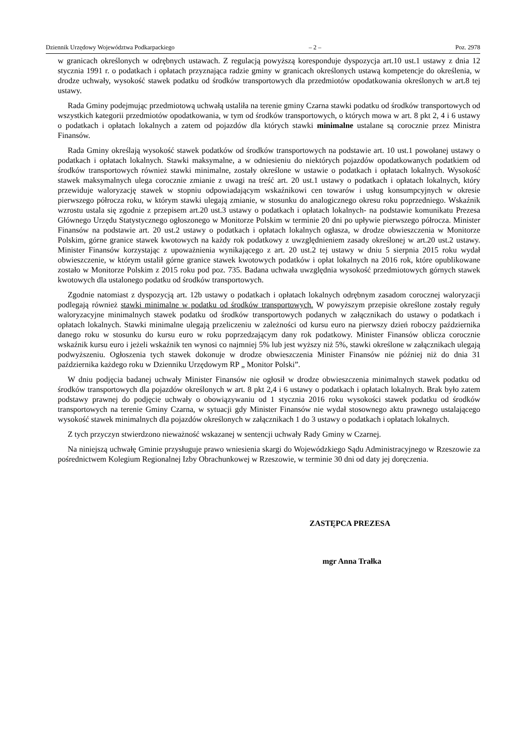Dziennik Urzędowy Województwa Podkarpackiego – 2 – Poz. 2978
w granicach określonych w odrębnych ustawach. Z regulacją powyższą koresponduje dyspozycja art.10 ust.1 ustawy z dnia 12 stycznia 1991 r. o podatkach i opłatach przyznająca radzie gminy w granicach określonych ustawą kompetencje do określenia, w drodze uchwały, wysokość stawek podatku od środków transportowych dla przedmiotów opodatkowania określonych w art.8 tej ustawy.
Rada Gminy podejmując przedmiotową uchwałą ustaliła na terenie gminy Czarna stawki podatku od środków transportowych od wszystkich kategorii przedmiotów opodatkowania, w tym od środków transportowych, o których mowa w art. 8 pkt 2, 4 i 6 ustawy o podatkach i opłatach lokalnych a zatem od pojazdów dla których stawki minimalne ustalane są corocznie przez Ministra Finansów.
Rada Gminy określają wysokość stawek podatków od środków transportowych na podstawie art. 10 ust.1 powołanej ustawy o podatkach i opłatach lokalnych. Stawki maksymalne, a w odniesieniu do niektórych pojazdów opodatkowanych podatkiem od środków transportowych również stawki minimalne, zostały określone w ustawie o podatkach i opłatach lokalnych. Wysokość stawek maksymalnych ulega corocznie zmianie z uwagi na treść art. 20 ust.1 ustawy o podatkach i opłatach lokalnych, który przewiduje waloryzację stawek w stopniu odpowiadającym wskaźnikowi cen towarów i usług konsumpcyjnych w okresie pierwszego półrocza roku, w którym stawki ulegają zmianie, w stosunku do analogicznego okresu roku poprzedniego. Wskaźnik wzrostu ustala się zgodnie z przepisem art.20 ust.3 ustawy o podatkach i opłatach lokalnych- na podstawie komunikatu Prezesa Głównego Urzędu Statystycznego ogłoszonego w Monitorze Polskim w terminie 20 dni po upływie pierwszego półrocza. Minister Finansów na podstawie art. 20 ust.2 ustawy o podatkach i opłatach lokalnych ogłasza, w drodze obwieszczenia w Monitorze Polskim, górne granice stawek kwotowych na każdy rok podatkowy z uwzględnieniem zasady określonej w art.20 ust.2 ustawy. Minister Finansów korzystając z upoważnienia wynikającego z art. 20 ust.2 tej ustawy w dniu 5 sierpnia 2015 roku wydał obwieszczenie, w którym ustalił górne granice stawek kwotowych podatków i opłat lokalnych na 2016 rok, które opublikowane zostało w Monitorze Polskim z 2015 roku pod poz. 735. Badana uchwała uwzględnia wysokość przedmiotowych górnych stawek kwotowych dla ustalonego podatku od środków transportowych.
Zgodnie natomiast z dyspozycją art. 12b ustawy o podatkach i opłatach lokalnych odrębnym zasadom corocznej waloryzacji podlegają również stawki minimalne w podatku od środków transportowych. W powyższym przepisie określone zostały reguły waloryzacyjne minimalnych stawek podatku od środków transportowych podanych w załącznikach do ustawy o podatkach i opłatach lokalnych. Stawki minimalne ulegają przeliczeniu w zależności od kursu euro na pierwszy dzień roboczy października danego roku w stosunku do kursu euro w roku poprzedzającym dany rok podatkowy. Minister Finansów oblicza corocznie wskaźnik kursu euro i jeżeli wskaźnik ten wynosi co najmniej 5% lub jest wyższy niż 5%, stawki określone w załącznikach ulegają podwyższeniu. Ogłoszenia tych stawek dokonuje w drodze obwieszczenia Minister Finansów nie później niż do dnia 31 października każdego roku w Dzienniku Urzędowym RP „ Monitor Polski”.
W dniu podjęcia badanej uchwały Minister Finansów nie ogłosił w drodze obwieszczenia minimalnych stawek podatku od środków transportowych dla pojazdów określonych w art. 8 pkt 2,4 i 6 ustawy o podatkach i opłatach lokalnych. Brak było zatem podstawy prawnej do podjęcie uchwały o obowiązywaniu od 1 stycznia 2016 roku wysokości stawek podatku od środków transportowych na terenie Gminy Czarna, w sytuacji gdy Minister Finansów nie wydał stosownego aktu prawnego ustalającego wysokość stawek minimalnych dla pojazdów określonych w załącznikach 1 do 3 ustawy o podatkach i opłatach lokalnych.
Z tych przyczyn stwierdzono nieważność wskazanej w sentencji uchwały Rady Gminy w Czarnej.
Na niniejszą uchwałę Gminie przysługuje prawo wniesienia skargi do Wojewódzkiego Sądu Administracyjnego w Rzeszowie za pośrednictwem Kolegium Regionalnej Izby Obrachunkowej w Rzeszowie, w terminie 30 dni od daty jej doręczenia.
ZASTĘPCA PREZESA
mgr Anna Trałka